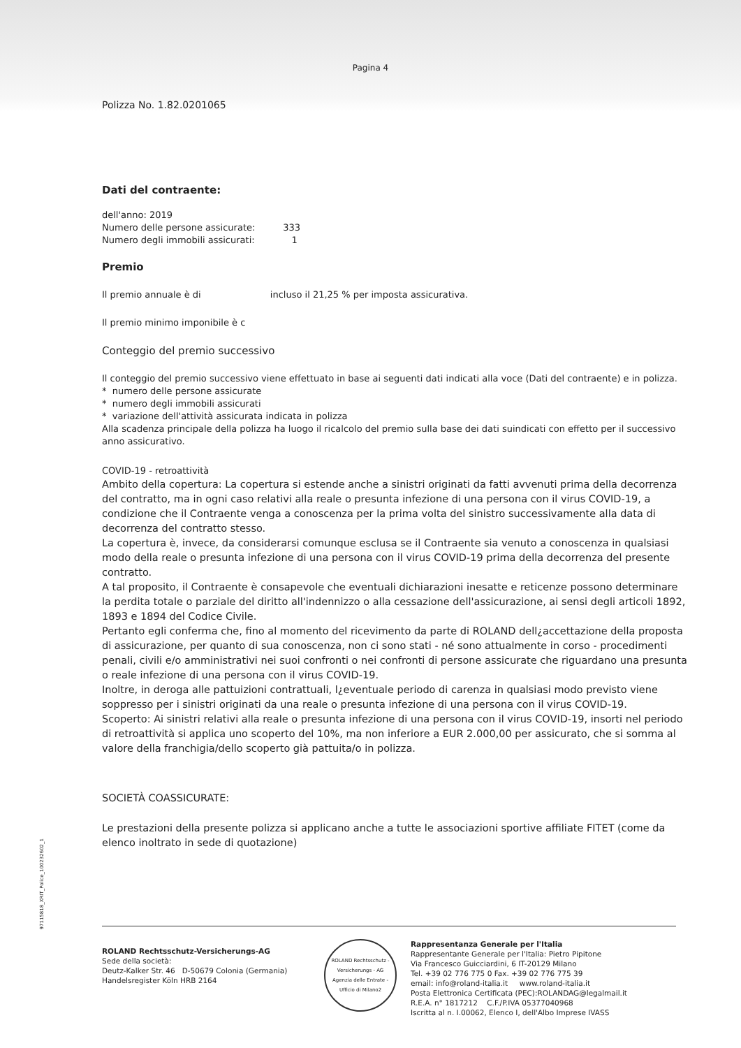Pagina 4
Polizza No. 1.82.0201065
Dati del contraente:
dell'anno: 2019
Numero delle persone assicurate: 333
Numero degli immobili assicurati: 1
Premio
Il premio annuale è di incluso il 21,25 % per imposta assicurativa.
Il premio minimo imponibile è c
Conteggio del premio successivo
Il conteggio del premio successivo viene effettuato in base ai seguenti dati indicati alla voce (Dati del contraente) e in polizza.
* numero delle persone assicurate
* numero degli immobili assicurati
* variazione dell'attività assicurata indicata in polizza
Alla scadenza principale della polizza ha luogo il ricalcolo del premio sulla base dei dati suindicati con effetto per il successivo anno assicurativo.
COVID-19 - retroattività
Ambito della copertura: La copertura si estende anche a sinistri originati da fatti avvenuti prima della decorrenza del contratto, ma in ogni caso relativi alla reale o presunta infezione di una persona con il virus COVID-19, a condizione che il Contraente venga a conoscenza per la prima volta del sinistro successivamente alla data di decorrenza del contratto stesso.
La copertura è, invece, da considerarsi comunque esclusa se il Contraente sia venuto a conoscenza in qualsiasi modo della reale o presunta infezione di una persona con il virus COVID-19 prima della decorrenza del presente contratto.
A tal proposito, il Contraente è consapevole che eventuali dichiarazioni inesatte e reticenze possono determinare la perdita totale o parziale del diritto all'indennizzo o alla cessazione dell'assicurazione, ai sensi degli articoli 1892, 1893 e 1894 del Codice Civile.
Pertanto egli conferma che, fino al momento del ricevimento da parte di ROLAND dell¿accettazione della proposta di assicurazione, per quanto di sua conoscenza, non ci sono stati - né sono attualmente in corso - procedimenti penali, civili e/o amministrativi nei suoi confronti o nei confronti di persone assicurate che riguardano una presunta o reale infezione di una persona con il virus COVID-19.
Inoltre, in deroga alle pattuizioni contrattuali, l¿eventuale periodo di carenza in qualsiasi modo previsto viene soppresso per i sinistri originati da una reale o presunta infezione di una persona con il virus COVID-19.
Scoperto: Ai sinistri relativi alla reale o presunta infezione di una persona con il virus COVID-19, insorti nel periodo di retroattività si applica uno scoperto del 10%, ma non inferiore a EUR 2.000,00 per assicurato, che si somma al valore della franchigia/dello scoperto già pattuita/o in polizza.
SOCIETÀ COASSICURATE:
Le prestazioni della presente polizza si applicano anche a tutte le associazioni sportive affiliate FITET (come da elenco inoltrato in sede di quotazione)
97115818_XRIT_Police_10023260​2_1
ROLAND Rechtsschutz-Versicherungs-AG
Sede della società:
Deutz-Kalker Str. 46 D-50679 Colonia (Germania)
Handelsregister Köln HRB 2164
ROLAND Rechtsschutz - Versicherungs - AG
Agenzia delle Entrate - Ufficio di Milano2
Rappresentanza Generale per l'Italia
Rappresentante Generale per l'Italia: Pietro Pipitone
Via Francesco Guicciardini, 6 IT-20129 Milano
Tel. +39 02 776 775 0 Fax. +39 02 776 775 39
email: info@roland-italia.it www.roland-italia.it
Posta Elettronica Certificata (PEC):ROLANDAG@legalmail.it
R.E.A. n° 1817212 C.F./P.IVA 05377040968
Iscritta al n. I.00062, Elenco I, dell'Albo Imprese IVASS